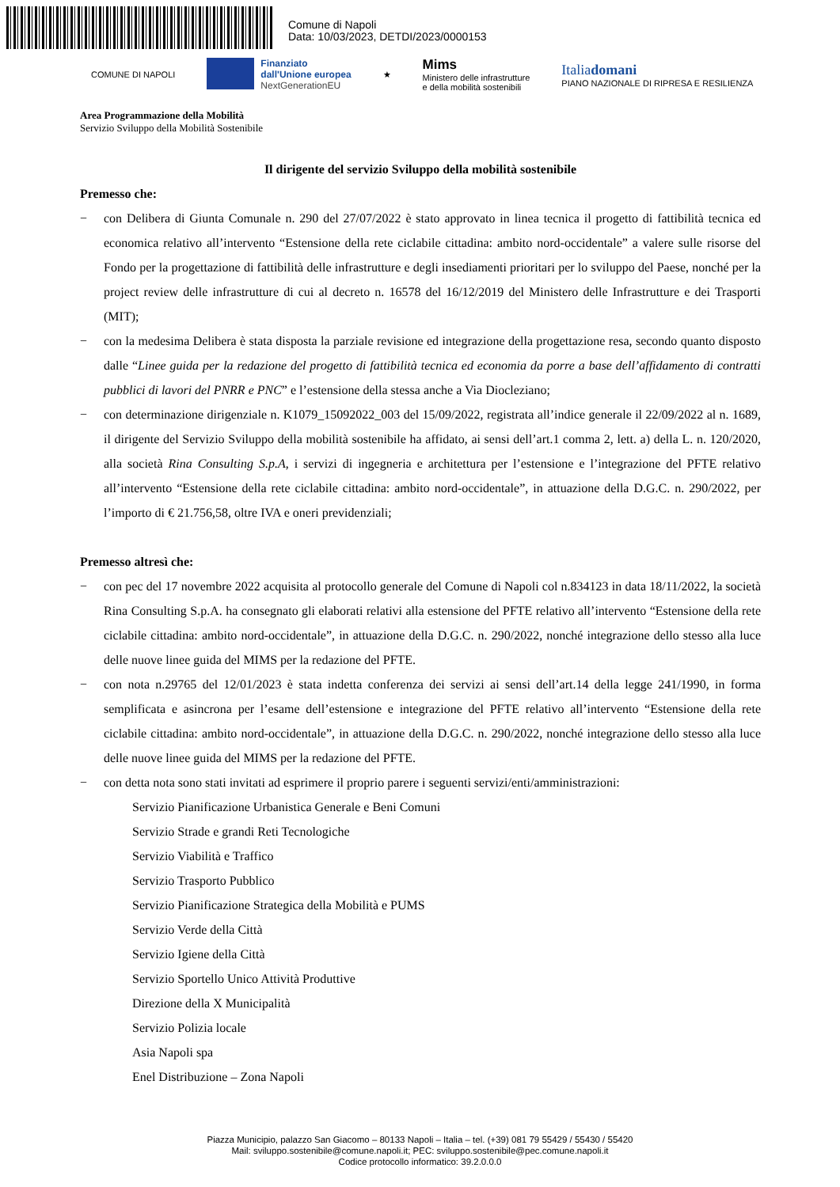Comune di Napoli
Data: 10/03/2023, DETDI/2023/0000153
COMUNE DI NAPOLI
Finanziato
dall'Unione europea
NextGenerationEU
★
Mims
Ministero delle infrastrutture
e della mobilità sostenibili
Italiadomani
PIANO NAZIONALE DI RIPRESA E RESILIENZA
Area Programmazione della Mobilità
Servizio Sviluppo della Mobilità Sostenibile
Il dirigente del servizio Sviluppo della mobilità sostenibile
Premesso che:
− con Delibera di Giunta Comunale n. 290 del 27/07/2022 è stato approvato in linea tecnica il progetto di fattibilità tecnica ed economica relativo all’intervento “Estensione della rete ciclabile cittadina: ambito nord-occidentale” a valere sulle risorse del Fondo per la progettazione di fattibilità delle infrastrutture e degli insediamenti prioritari per lo sviluppo del Paese, nonché per la project review delle infrastrutture di cui al decreto n. 16578 del 16/12/2019 del Ministero delle Infrastrutture e dei Trasporti (MIT);
− con la medesima Delibera è stata disposta la parziale revisione ed integrazione della progettazione resa, secondo quanto disposto dalle “Linee guida per la redazione del progetto di fattibilità tecnica ed economia da porre a base dell’affidamento di contratti pubblici di lavori del PNRR e PNC” e l’estensione della stessa anche a Via Diocleziano;
− con determinazione dirigenziale n. K1079_15092022_003 del 15/09/2022, registrata all’indice generale il 22/09/2022 al n. 1689, il dirigente del Servizio Sviluppo della mobilità sostenibile ha affidato, ai sensi dell’art.1 comma 2, lett. a) della L. n. 120/2020, alla società Rina Consulting S.p.A, i servizi di ingegneria e architettura per l’estensione e l’integrazione del PFTE relativo all’intervento “Estensione della rete ciclabile cittadina: ambito nord-occidentale”, in attuazione della D.G.C. n. 290/2022, per l’importo di € 21.756,58, oltre IVA e oneri previdenziali;
Premesso altresì che:
− con pec del 17 novembre 2022 acquisita al protocollo generale del Comune di Napoli col n.834123 in data 18/11/2022, la società Rina Consulting S.p.A. ha consegnato gli elaborati relativi alla estensione del PFTE relativo all’intervento “Estensione della rete ciclabile cittadina: ambito nord-occidentale”, in attuazione della D.G.C. n. 290/2022, nonché integrazione dello stesso alla luce delle nuove linee guida del MIMS per la redazione del PFTE.
− con nota n.29765 del 12/01/2023 è stata indetta conferenza dei servizi ai sensi dell’art.14 della legge 241/1990, in forma semplificata e asincrona per l’esame dell’estensione e integrazione del PFTE relativo all’intervento “Estensione della rete ciclabile cittadina: ambito nord-occidentale”, in attuazione della D.G.C. n. 290/2022, nonché integrazione dello stesso alla luce delle nuove linee guida del MIMS per la redazione del PFTE.
− con detta nota sono stati invitati ad esprimere il proprio parere i seguenti servizi/enti/amministrazioni:
Servizio Pianificazione Urbanistica Generale e Beni Comuni
Servizio Strade e grandi Reti Tecnologiche
Servizio Viabilità e Traffico
Servizio Trasporto Pubblico
Servizio Pianificazione Strategica della Mobilità e PUMS
Servizio Verde della Città
Servizio Igiene della Città
Servizio Sportello Unico Attività Produttive
Direzione della X Municipalità
Servizio Polizia locale
Asia Napoli spa
Enel Distribuzione – Zona Napoli
Piazza Municipio, palazzo San Giacomo – 80133 Napoli – Italia – tel. (+39) 081 79 55429 / 55430 / 55420
Mail: sviluppo.sostenibile@comune.napoli.it; PEC: sviluppo.sostenibile@pec.comune.napoli.it
Codice protocollo informatico: 39.2.0.0.0